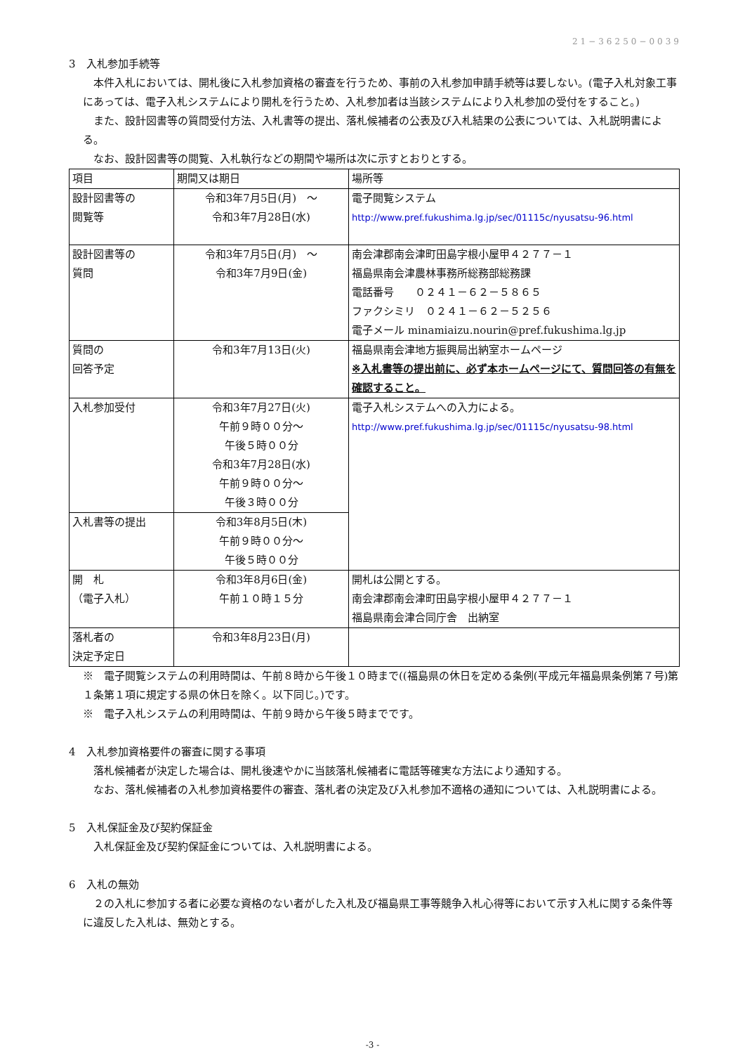21−36250−0039
3　入札参加手続等
　本件入札においては、開札後に入札参加資格の審査を行うため、事前の入札参加申請手続等は要しない。(電子入札対象工事にあっては、電子入札システムにより開札を行うため、入札参加者は当該システムにより入札参加の受付をすること。)
　また、設計図書等の質問受付方法、入札書等の提出、落札候補者の公表及び入札結果の公表については、入札説明書による。
　なお、設計図書等の閲覧、入札執行などの期間や場所は次に示すとおりとする。
| 項目 | 期間又は期日 | 場所等 |
| 設計図書等の 閲覧等 | 令和3年7月5日(月) ～ 令和3年7月28日(水) | 電子閲覧システム http://www.pref.fukushima.lg.jp/sec/01115c/nyusatsu-96.html |
| 設計図書等の 質問 | 令和3年7月5日(月) ～ 令和3年7月9日(金) | 南会津郡南会津町田島字根小屋甲４２７７－１ 福島県南会津農林事務所総務部総務課 電話番号 ０２４１－６２－５８６５ ファクシミリ ０２４１－６２－５２５６ 電子メール minamiaizu.nourin@pref.fukushima.lg.jp |
| 質問の 回答予定 | 令和3年7月13日(火) | 福島県南会津地方振興局出納室ホームページ ※入札書等の提出前に、必ず本ホームページにて、質問回答の有無を確認すること。 |
| 入札参加受付 | 令和3年7月27日(火) 午前９時００分～ 午後５時００分 令和3年7月28日(水) 午前９時００分～ 午後３時００分 | 電子入札システムへの入力による。 http://www.pref.fukushima.lg.jp/sec/01115c/nyusatsu-98.html |
| 入札書等の提出 | 令和3年8月5日(木) 午前９時００分～ 午後５時００分 | |
| 開 札 （電子入札） | 令和3年8月6日(金) 午前１０時１５分 | 開札は公開とする。 南会津郡南会津町田島字根小屋甲４２７７－１ 福島県南会津合同庁舎 出納室 |
| 落札者の 決定予定日 | 令和3年8月23日(月) | |
※　電子閲覧システムの利用時間は、午前８時から午後１０時まで((福島県の休日を定める条例(平成元年福島県条例第７号)第１条第１項に規定する県の休日を除く。以下同じ。)です。
※　電子入札システムの利用時間は、午前９時から午後５時までです。
4　入札参加資格要件の審査に関する事項
　落札候補者が決定した場合は、開札後速やかに当該落札候補者に電話等確実な方法により通知する。
　なお、落札候補者の入札参加資格要件の審査、落札者の決定及び入札参加不適格の通知については、入札説明書による。
5　入札保証金及び契約保証金
　入札保証金及び契約保証金については、入札説明書による。
6　入札の無効
　２の入札に参加する者に必要な資格のない者がした入札及び福島県工事等競争入札心得等において示す入札に関する条件等に違反した入札は、無効とする。
-3 -